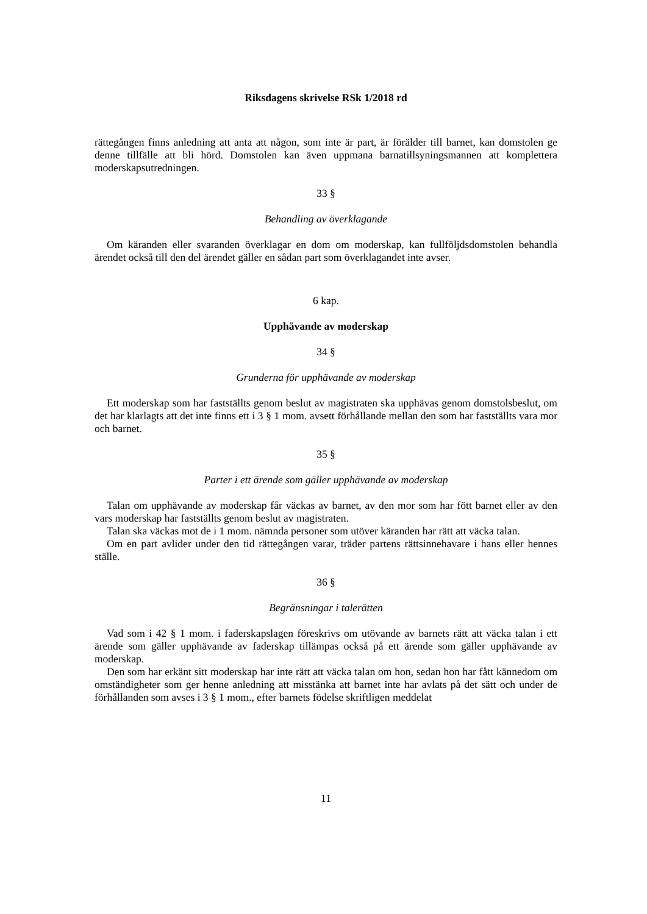Riksdagens skrivelse RSk 1/2018 rd
rättegången finns anledning att anta att någon, som inte är part, är förälder till barnet, kan domstolen ge denne tillfälle att bli hörd. Domstolen kan även uppmana barnatillsyningsmannen att komplettera moderskapsutredningen.
33 §
Behandling av överklagande
Om käranden eller svaranden överklagar en dom om moderskap, kan fullföljdsdomstolen behandla ärendet också till den del ärendet gäller en sådan part som överklagandet inte avser.
6 kap.
Upphävande av moderskap
34 §
Grunderna för upphävande av moderskap
Ett moderskap som har fastställts genom beslut av magistraten ska upphävas genom domstolsbeslut, om det har klarlagts att det inte finns ett i 3 § 1 mom. avsett förhållande mellan den som har fastställts vara mor och barnet.
35 §
Parter i ett ärende som gäller upphävande av moderskap
Talan om upphävande av moderskap får väckas av barnet, av den mor som har fött barnet eller av den vars moderskap har fastställts genom beslut av magistraten.
Talan ska väckas mot de i 1 mom. nämnda personer som utöver käranden har rätt att väcka talan.
Om en part avlider under den tid rättegången varar, träder partens rättsinnehavare i hans eller hennes ställe.
36 §
Begränsningar i talerätten
Vad som i 42 § 1 mom. i faderskapslagen föreskrivs om utövande av barnets rätt att väcka talan i ett ärende som gäller upphävande av faderskap tillämpas också på ett ärende som gäller upphävande av moderskap.
Den som har erkänt sitt moderskap har inte rätt att väcka talan om hon, sedan hon har fått kännedom om omständigheter som ger henne anledning att misstänka att barnet inte har avlats på det sätt och under de förhållanden som avses i 3 § 1 mom., efter barnets födelse skriftligen meddelat
11